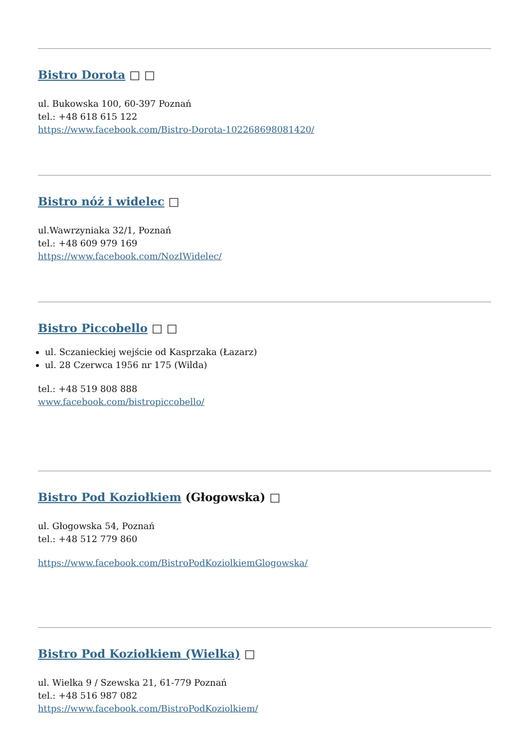Bistro Dorota □ □
ul. Bukowska 100, 60-397 Poznań
tel.: +48 618 615 122
https://www.facebook.com/Bistro-Dorota-102268698081420/
Bistro nóż i widelec □
ul.Wawrzyniaka 32/1, Poznań
tel.: +48 609 979 169
https://www.facebook.com/NozIWidelec/
Bistro Piccobello □ □
ul. Sczanieckiej wejście od Kasprzaka (Łazarz)
ul. 28 Czerwca 1956 nr 175 (Wilda)
tel.: +48 519 808 888
www.facebook.com/bistropiccobello/
Bistro Pod Koziołkiem (Głogowska) □
ul. Głogowska 54, Poznań
tel.: +48 512 779 860
https://www.facebook.com/BistroPodKoziolkiemGlogowska/
Bistro Pod Koziołkiem (Wielka) □
ul. Wielka 9 / Szewska 21, 61-779 Poznań
tel.: +48 516 987 082
https://www.facebook.com/BistroPodKoziolkiem/